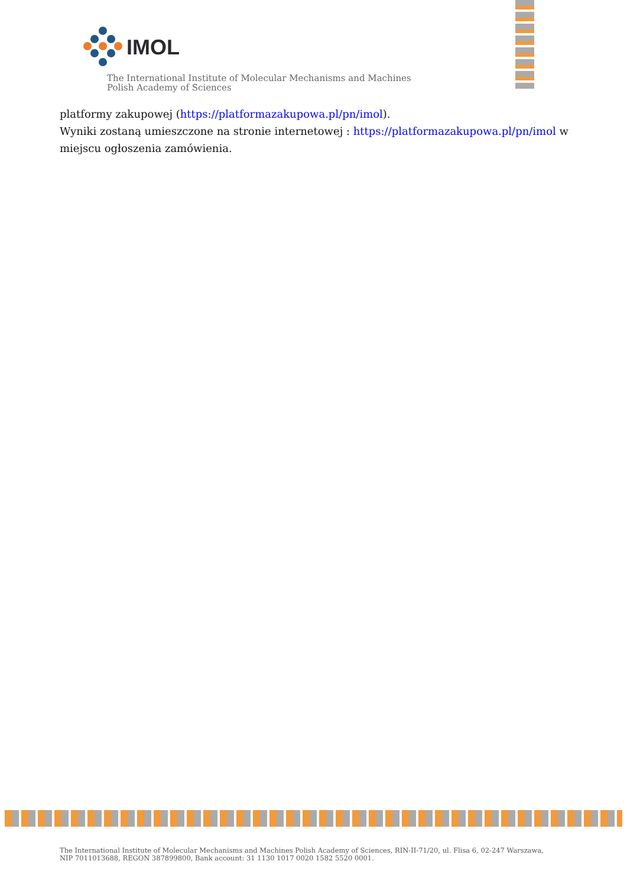IMOL
The International Institute of Molecular Mechanisms and Machines
Polish Academy of Sciences
platformy zakupowej (https://platformazakupowa.pl/pn/imol).
Wyniki zostaną umieszczone na stronie internetowej : https://platformazakupowa.pl/pn/imol w miejscu ogłoszenia zamówienia.
The International Institute of Molecular Mechanisms and Machines Polish Academy of Sciences, RIN-II-71/20, ul. Flisa 6, 02-247 Warszawa,
NIP 7011013688, REGON 387899800, Bank account: 31 1130 1017 0020 1582 5520 0001.